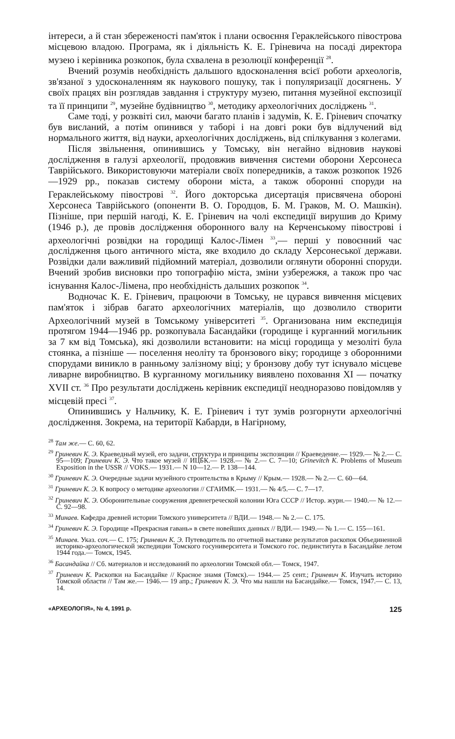інтереси, а й стан збереженості пам'яток і плани освоєння Гераклейського півострова місцевою владою. Програма, як і діяльність К. Е. Гріневича на посаді директора музею і керівника розкопок, була схвалена в резолюції конференції <sup>28</sup>.
Вчений розумів необхідність дальшого вдосконалення всієї роботи археологів, зв'язаної з удосконаленням як наукового пошуку, так і популяризації досягнень. У своїх працях він розглядав завдання і структуру музею, питання музейної експозиції та її принципи <sup>29</sup>, музейне будівництво <sup>30</sup>, методику археологічних досліджень <sup>31</sup>.
Саме тоді, у розквіті сил, маючи багато планів і задумів, К. Е. Гріневич спочатку був висланий, а потім опинився у таборі і на довгі роки був відлучений від нормального життя, від науки, археологічних досліджень, від спілкування з колегами.
Після звільнення, опинившись у Томську, він негайно відновив наукові дослідження в галузі археології, продовжив вивчення системи оборони Херсонеса Таврійського. Використовуючи матеріали своїх попередників, а також розкопок 1926—1929 рр., показав систему оборони міста, а також оборонні споруди на Гераклейському півострові <sup>32</sup>. Його докторська дисертація присвячена обороні Херсонеса Таврійського (опоненти В. О. Городцов, Б. М. Граков, М. О. Машкін). Пізніше, при першій нагоді, К. Е. Гріневич на чолі експедиції вирушив до Криму (1946 р.), де провів дослідження оборонного валу на Керченському півострові і археологічні розвідки на городищі Калос-Лімен <sup>33</sup>,— перші у повоєнний час дослідження цього античного міста, яке входило до складу Херсонеської держави. Розвідки дали важливий підйомний матеріал, дозволили оглянути оборонні споруди. Вчений зробив висновки про топографію міста, зміни узбережжя, а також про час існування Калос-Лімена, про необхідність дальших розкопок <sup>34</sup>.
Водночас К. Е. Гріневич, працюючи в Томську, не цурався вивчення місцевих пам'яток і зібрав багато археологічних матеріалів, що дозволило створити Археологічний музей в Томському університеті <sup>35</sup>. Организована ним експедиція протягом 1944—1946 рр. розкопувала Басандайки (городище і курганний могильник за 7 км від Томська), які дозволили встановити: на місці городища у мезоліті була стоянка, а пізніше — поселення неоліту та бронзового віку; городище з оборонними спорудами виникло в ранньому залізному віці; у бронзову добу тут існувало місцеве ливарне виробництво. В курганному могильнику виявлено поховання XI — початку XVII ст. <sup>36</sup> Про результати досліджень керівник експедиції неодноразово повідомляв у місцевій пресі <sup>37</sup>.
Опинившись у Нальчику, К. Е. Гріневич і тут зумів розгорнути археологічні дослідження. Зокрема, на території Кабарди, в Нагірному,
<sup>28</sup> Там же.— С. 60, 62.
<sup>29</sup> Гриневич К. Э. Краеведный музей, его задачи, структура и принципы экспозиции // Краеведение.— 1929.— № 2.— С. 95—109; Гриневич К. Э. Что такое музей // ИЦБК.— 1928.— № 2.— С. 7—10; Grinevitch K. Problems of Museum Exposition in the USSR // VOKS.— 1931.— N 10—12.— P. 138—144.
<sup>30</sup> Гриневич К. Э. Очередные задачи музейного строительства в Крыму // Крым.— 1928.— № 2.— С. 60—64.
<sup>31</sup> Гриневич К. Э. К вопросу о методике археологии // СГАИМК.— 1931.— № 4/5.— С. 7—17.
<sup>32</sup> Гриневич К. Э. Оборонительные сооружения древнегреческой колонии Юга СССР // Истор. журн.— 1940.— № 12.— С. 92—98.
<sup>33</sup> Минаев. Кафедра древней истории Томского университета // ВДИ.— 1948.— № 2.— С. 175.
<sup>34</sup> Гриневич К. Э. Городище «Прекрасная гавань» в свете новейших данных // ВДИ.— 1949.— № 1.— С. 155—161.
<sup>35</sup> Минаев. Указ. соч.— С. 175; Гриневич К. Э. Путеводитель по отчетной выставке результатов раскопок Объединенной историко-археологической экспедиции Томского госуниверситета и Томского гос. пединститута в Басандайке летом 1944 года.— Томск, 1945.
<sup>36</sup> Басандайка // Сб. материалов и исследований по археологии Томской обл.— Томск, 1947.
<sup>37</sup> Гриневич К. Раскопки на Басандайке // Красное знамя (Томск).— 1944.— 25 сент.; Гриневич К. Изучать историю Томской области // Там же.— 1946.— 19 апр.; Гриневич К. Э. Что мы нашли на Басандайке.— Томск, 1947.— С. 13, 14.
«АРХЕОЛОГІЯ», № 4, 1991 р. 125